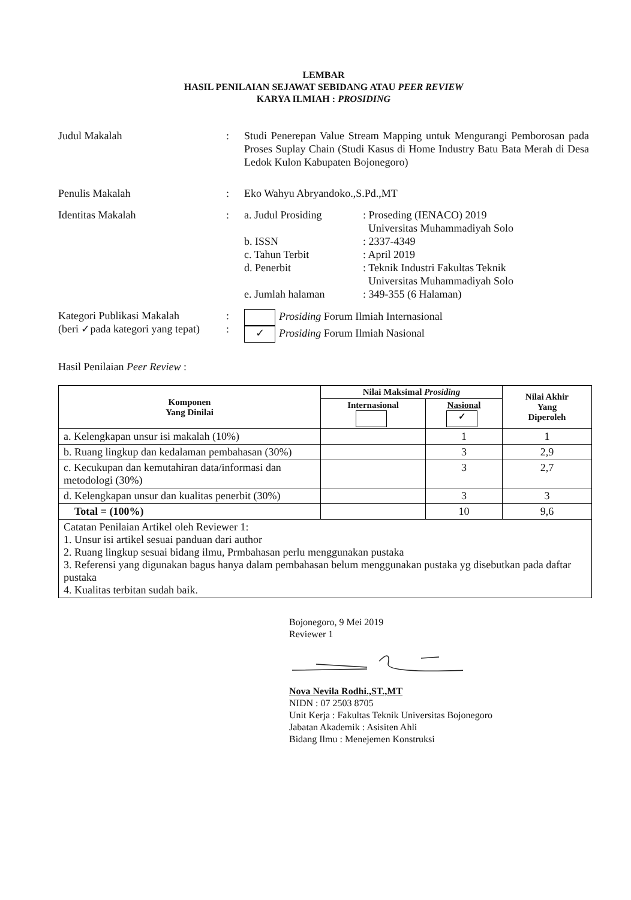LEMBAR
HASIL PENILAIAN SEJAWAT SEBIDANG ATAU PEER REVIEW
KARYA ILMIAH : PROSIDING
Judul Makalah : Studi Penerepan Value Stream Mapping untuk Mengurangi Pemborosan pada Proses Suplay Chain (Studi Kasus di Home Industry Batu Bata Merah di Desa Ledok Kulon Kabupaten Bojonegoro)
Penulis Makalah : Eko Wahyu Abryandoko.,S.Pd.,MT
Identitas Makalah :
| a. Judul Prosiding | : Proseding (IENACO) 2019 Universitas Muhammadiyah Solo |
| b. ISSN | : 2337-4349 |
| c. Tahun Terbit | : April 2019 |
| d. Penerbit | : Teknik Industri Fakultas Teknik Universitas Muhammadiyah Solo |
| e. Jumlah halaman | : 349-355 (6 Halaman) |
Kategori Publikasi Makalah
(beri ✓pada kategori yang tepat)
:
:
Prosiding Forum Ilmiah Internasional
✓ Prosiding Forum Ilmiah Nasional
Hasil Penilaian Peer Review :
| Komponen Yang Dinilai | Nilai Maksimal Prosiding | | Nilai Akhir Yang Diperoleh |
| --- | --- | --- | --- |
| | Internasional | Nasional ✓ | |
| a. Kelengkapan unsur isi makalah (10%) | | 1 | 1 |
| b. Ruang lingkup dan kedalaman pembahasan (30%) | | 3 | 2,9 |
| c. Kecukupan dan kemutahiran data/informasi dan metodologi (30%) | | 3 | 2,7 |
| d. Kelengkapan unsur dan kualitas penerbit (30%) | | 3 | 3 |
| Total = (100%) | | 10 | 9,6 |
| Catatan Penilaian Artikel oleh Reviewer 1: 1. Unsur isi artikel sesuai panduan dari author 2. Ruang lingkup sesuai bidang ilmu, Prmbahasan perlu menggunakan pustaka 3. Referensi yang digunakan bagus hanya dalam pembahasan belum menggunakan pustaka yg disebutkan pada daftar pustaka 4. Kualitas terbitan sudah baik. | | | |
Bojonegoro, 9 Mei 2019
Reviewer 1
Nova Nevila Rodhi.,ST.,MT
NIDN : 07 2503 8705
Unit Kerja : Fakultas Teknik Universitas Bojonegoro
Jabatan Akademik : Asisiten Ahli
Bidang Ilmu : Menejemen Konstruksi